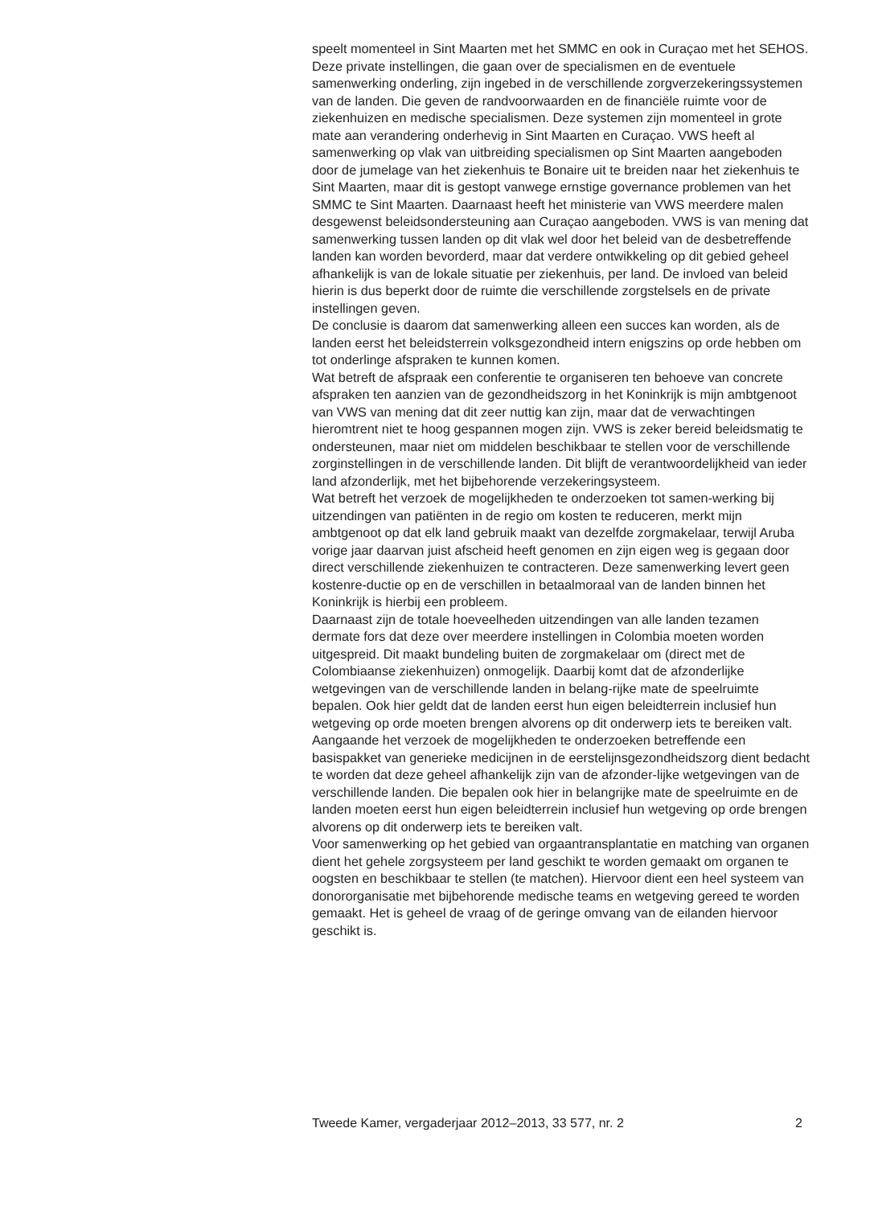speelt momenteel in Sint Maarten met het SMMC en ook in Curaçao met het SEHOS. Deze private instellingen, die gaan over de specialismen en de eventuele samenwerking onderling, zijn ingebed in de verschillende zorgverzekeringssystemen van de landen. Die geven de randvoorwaarden en de financiële ruimte voor de ziekenhuizen en medische specialismen. Deze systemen zijn momenteel in grote mate aan verandering onderhevig in Sint Maarten en Curaçao. VWS heeft al samenwerking op vlak van uitbreiding specialismen op Sint Maarten aangeboden door de jumelage van het ziekenhuis te Bonaire uit te breiden naar het ziekenhuis te Sint Maarten, maar dit is gestopt vanwege ernstige governance problemen van het SMMC te Sint Maarten. Daarnaast heeft het ministerie van VWS meerdere malen desgewenst beleidsondersteuning aan Curaçao aangeboden. VWS is van mening dat samenwerking tussen landen op dit vlak wel door het beleid van de desbetreffende landen kan worden bevorderd, maar dat verdere ontwikkeling op dit gebied geheel afhankelijk is van de lokale situatie per ziekenhuis, per land. De invloed van beleid hierin is dus beperkt door de ruimte die verschillende zorgstelsels en de private instellingen geven.
De conclusie is daarom dat samenwerking alleen een succes kan worden, als de landen eerst het beleidsterrein volksgezondheid intern enigszins op orde hebben om tot onderlinge afspraken te kunnen komen.
Wat betreft de afspraak een conferentie te organiseren ten behoeve van concrete afspraken ten aanzien van de gezondheidszorg in het Koninkrijk is mijn ambtgenoot van VWS van mening dat dit zeer nuttig kan zijn, maar dat de verwachtingen hieromtrent niet te hoog gespannen mogen zijn. VWS is zeker bereid beleidsmatig te ondersteunen, maar niet om middelen beschikbaar te stellen voor de verschillende zorginstellingen in de verschillende landen. Dit blijft de verantwoordelijkheid van ieder land afzonderlijk, met het bijbehorende verzekeringsysteem.
Wat betreft het verzoek de mogelijkheden te onderzoeken tot samen-werking bij uitzendingen van patiënten in de regio om kosten te reduceren, merkt mijn ambtgenoot op dat elk land gebruik maakt van dezelfde zorgmakelaar, terwijl Aruba vorige jaar daarvan juist afscheid heeft genomen en zijn eigen weg is gegaan door direct verschillende ziekenhuizen te contracteren. Deze samenwerking levert geen kostenre-ductie op en de verschillen in betaalmoraal van de landen binnen het Koninkrijk is hierbij een probleem.
Daarnaast zijn de totale hoeveelheden uitzendingen van alle landen tezamen dermate fors dat deze over meerdere instellingen in Colombia moeten worden uitgespreid. Dit maakt bundeling buiten de zorgmakelaar om (direct met de Colombiaanse ziekenhuizen) onmogelijk. Daarbij komt dat de afzonderlijke wetgevingen van de verschillende landen in belang-rijke mate de speelruimte bepalen. Ook hier geldt dat de landen eerst hun eigen beleidterrein inclusief hun wetgeving op orde moeten brengen alvorens op dit onderwerp iets te bereiken valt.
Aangaande het verzoek de mogelijkheden te onderzoeken betreffende een basispakket van generieke medicijnen in de eerstelijnsgezondheidszorg dient bedacht te worden dat deze geheel afhankelijk zijn van de afzonder-lijke wetgevingen van de verschillende landen. Die bepalen ook hier in belangrijke mate de speelruimte en de landen moeten eerst hun eigen beleidterrein inclusief hun wetgeving op orde brengen alvorens op dit onderwerp iets te bereiken valt.
Voor samenwerking op het gebied van orgaantransplantatie en matching van organen dient het gehele zorgsysteem per land geschikt te worden gemaakt om organen te oogsten en beschikbaar te stellen (te matchen). Hiervoor dient een heel systeem van donororganisatie met bijbehorende medische teams en wetgeving gereed te worden gemaakt. Het is geheel de vraag of de geringe omvang van de eilanden hiervoor geschikt is.
Tweede Kamer, vergaderjaar 2012–2013, 33 577, nr. 2 2